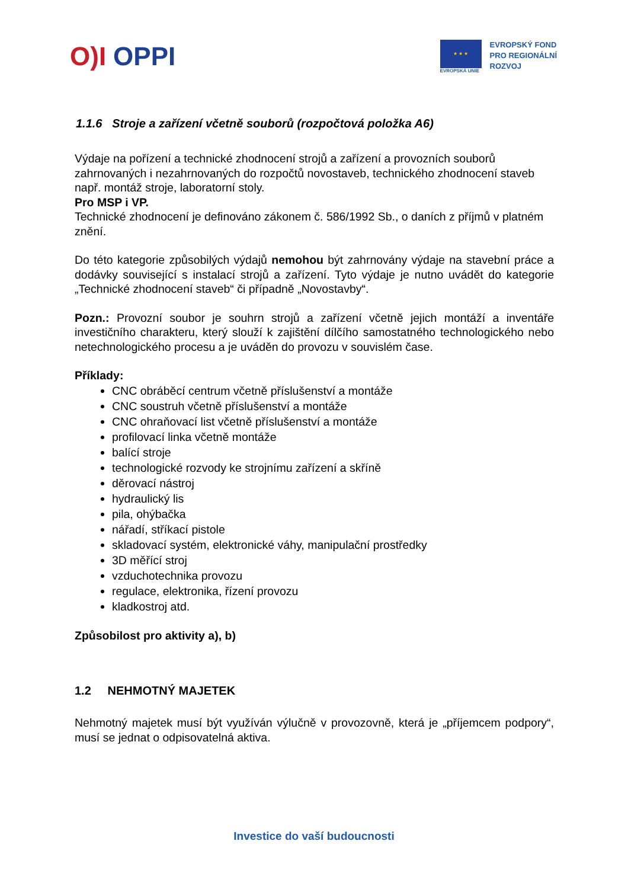O)I OPPI
★ ★ ★
EVROPSKÁ UNIE
EVROPSKÝ FOND
PRO REGIONÁLNÍ
ROZVOJ
1.1.6 Stroje a zařízení včetně souborů (rozpočtová položka A6)
Výdaje na pořízení a technické zhodnocení strojů a zařízení a provozních souborů zahrnovaných i nezahrnovaných do rozpočtů novostaveb, technického zhodnocení staveb např. montáž stroje, laboratorní stoly.
Pro MSP i VP.
Technické zhodnocení je definováno zákonem č. 586/1992 Sb., o daních z příjmů v platném znění.
Do této kategorie způsobilých výdajů nemohou být zahrnovány výdaje na stavební práce a dodávky související s instalací strojů a zařízení. Tyto výdaje je nutno uvádět do kategorie „Technické zhodnocení staveb“ či případně „Novostavby“.
Pozn.: Provozní soubor je souhrn strojů a zařízení včetně jejich montáží a inventáře investičního charakteru, který slouží k zajištění dílčího samostatného technologického nebo netechnologického procesu a je uváděn do provozu v souvislém čase.
Příklady:
CNC obráběcí centrum včetně příslušenství a montáže
CNC soustruh včetně příslušenství a montáže
CNC ohraňovací list včetně příslušenství a montáže
profilovací linka včetně montáže
balící stroje
technologické rozvody ke strojnímu zařízení a skříně
děrovací nástroj
hydraulický lis
pila, ohýbačka
nářadí, stříkací pistole
skladovací systém, elektronické váhy, manipulační prostředky
3D měřící stroj
vzduchotechnika provozu
regulace, elektronika, řízení provozu
kladkostroj atd.
Způsobilost pro aktivity a), b)
1.2 NEHMOTNÝ MAJETEK
Nehmotný majetek musí být využíván výlučně v provozovně, která je „příjemcem podpory“, musí se jednat o odpisovatelná aktiva.
Investice do vaší budoucnosti